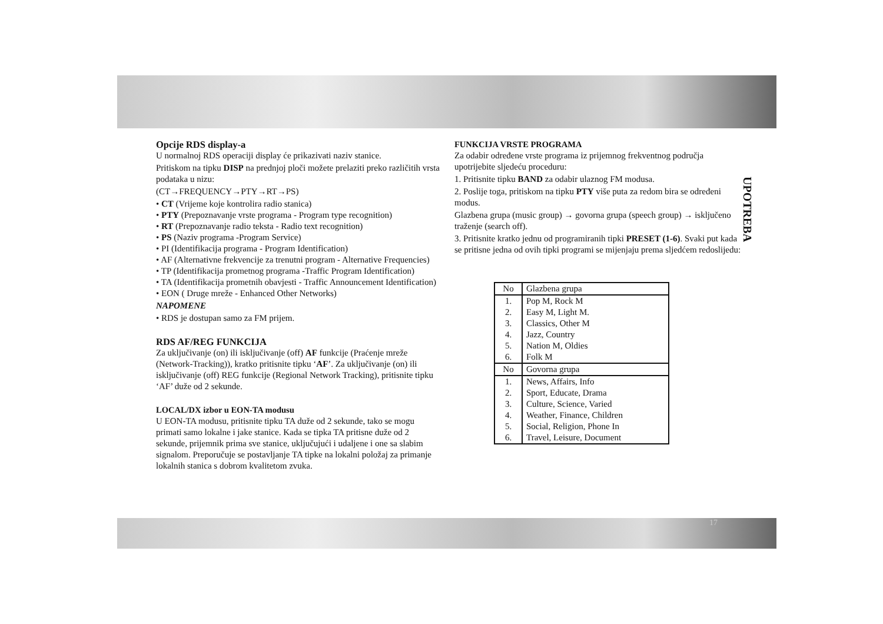Opcije RDS display-a
U normalnoj RDS operaciji display će prikazivati naziv stanice.
Pritiskom na tipku DISP na prednjoj ploči možete prelaziti preko različitih vrsta podataka u nizu:
(CT→FREQUENCY→PTY→RT→PS)
• CT (Vrijeme koje kontrolira radio stanica)
• PTY (Prepoznavanje vrste programa - Program type recognition)
• RT (Prepoznavanje radio teksta - Radio text recognition)
• PS (Naziv programa -Program Service)
• PI (Identifikacija programa - Program Identification)
• AF (Alternativne frekvencije za trenutni program - Alternative Frequencies)
• TP (Identifikacija prometnog programa -Traffic Program Identification)
• TA (Identifikacija prometnih obavjesti - Traffic Announcement Identification)
• EON ( Druge mreže - Enhanced Other Networks)
NAPOMENE
• RDS je dostupan samo za FM prijem.
RDS AF/REG FUNKCIJA
Za uključivanje (on) ili isključivanje (off) AF funkcije (Praćenje mreže (Network-Tracking)), kratko pritisnite tipku ‘AF’. Za uključivanje (on) ili isključivanje (off) REG funkcije (Regional Network Tracking), pritisnite tipku ‘AF’ duže od 2 sekunde.
LOCAL/DX izbor u EON-TA modusu
U EON-TA modusu, pritisnite tipku TA duže od 2 sekunde, tako se mogu primati samo lokalne i jake stanice. Kada se tipka TA pritisne duže od 2 sekunde, prijemnik prima sve stanice, uključujući i udaljene i one sa slabim signalom. Preporučuje se postavljanje TA tipke na lokalni položaj za primanje lokalnih stanica s dobrom kvalitetom zvuka.
FUNKCIJA VRSTE PROGRAMA
Za odabir određene vrste programa iz prijemnog frekventnog područja upotrijebite sljedeću proceduru:
1. Pritisnite tipku BAND za odabir ulaznog FM modusa.
2. Poslije toga, pritiskom na tipku PTY više puta za redom bira se određeni modus.
Glazbena grupa (music group) → govorna grupa (speech group) → isključeno traženje (search off).
3. Pritisnite kratko jednu od programiranih tipki PRESET (1-6). Svaki put kada se pritisne jedna od ovih tipki programi se mijenjaju prema sljedćem redoslijedu:
| No | Glazbena grupa |
| 1. | Pop M, Rock M |
| 2. | Easy M, Light M. |
| 3. | Classics, Other M |
| 4. | Jazz, Country |
| 5. | Nation M, Oldies |
| 6. | Folk M |
| No | Govorna grupa |
| 1. | News, Affairs, Info |
| 2. | Sport, Educate, Drama |
| 3. | Culture, Science, Varied |
| 4. | Weather, Finance, Children |
| 5. | Social, Religion, Phone In |
| 6. | Travel, Leisure, Document |
UPOTREBA
17